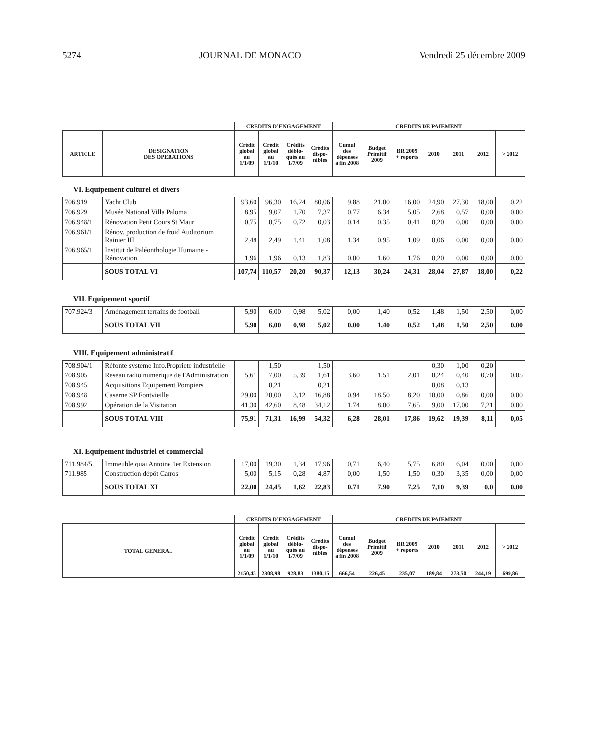5274 JOURNAL DE MONACO Vendredi 25 décembre 2009
| | | CREDITS D’ENGAGEMENT | | | | CREDITS DE PAIEMENT | | | | | | |
| --- | --- | --- | --- | --- | --- | --- | --- | --- | --- | --- | --- | --- |
| ARTICLE | DESIGNATION DES OPERATIONS | Crédit global au 1/1/09 | Crédit global au 1/1/10 | Crédits déblo-qués au 1/7/09 | Crédits dispo-nibles | Cumul des dépenses à fin 2008 | Budget Primitif 2009 | BR 2009 + reports | 2010 | 2011 | 2012 | > 2012 |
VI. Equipement culturel et divers
| 706.919 | Yacht Club | 93,60 | 96,30 | 16,24 | 80,06 | 9,88 | 21,00 | 16,00 | 24,90 | 27,30 | 18,00 | 0,22 |
| 706.929 | Musée National Villa Paloma | 8,95 | 9,07 | 1,70 | 7,37 | 0,77 | 6,34 | 5,05 | 2,68 | 0,57 | 0,00 | 0,00 |
| 706.948/1 | Rénovation Petit Cours St Maur | 0,75 | 0,75 | 0,72 | 0,03 | 0,14 | 0,35 | 0,41 | 0,20 | 0,00 | 0,00 | 0,00 |
| 706.961/1 | Rénov. production de froid Auditorium Rainier III | 2,48 | 2,49 | 1,41 | 1,08 | 1,34 | 0,95 | 1,09 | 0,06 | 0,00 | 0,00 | 0,00 |
| 706.965/1 | Institut de Paléonthologie Humaine - Rénovation | 1,96 | 1,96 | 0,13 | 1,83 | 0,00 | 1,60 | 1,76 | 0,20 | 0,00 | 0,00 | 0,00 |
| | SOUS TOTAL VI | 107,74 | 110,57 | 20,20 | 90,37 | 12,13 | 30,24 | 24,31 | 28,04 | 27,87 | 18,00 | 0,22 |
VII. Equipement sportif
| 707.924/3 | Aménagement terrains de football | 5,90 | 6,00 | 0,98 | 5,02 | 0,00 | 1,40 | 0,52 | 1,48 | 1,50 | 2,50 | 0,00 |
| | SOUS TOTAL VII | 5,90 | 6,00 | 0,98 | 5,02 | 0,00 | 1,40 | 0,52 | 1,48 | 1,50 | 2,50 | 0,00 |
VIII. Equipement administratif
| 708.904/1 | Réfonte systeme Info.Propriete industrielle | | 1,50 | | 1,50 | | | | 0,30 | 1,00 | 0,20 | |
| 708.905 | Réseau radio numérique de l'Administration | 5,61 | 7,00 | 5,39 | 1,61 | 3,60 | 1,51 | 2,01 | 0,24 | 0,40 | 0,70 | 0,05 |
| 708.945 | Acquisitions Equipement Pompiers | | 0,21 | | 0,21 | | | | 0,08 | 0,13 | | |
| 708.948 | Caserne SP Fontvieille | 29,00 | 20,00 | 3,12 | 16,88 | 0,94 | 18,50 | 8,20 | 10,00 | 0,86 | 0,00 | 0,00 |
| 708.992 | Opération de la Visitation | 41,30 | 42,60 | 8,48 | 34,12 | 1,74 | 8,00 | 7,65 | 9,00 | 17,00 | 7,21 | 0,00 |
| | SOUS TOTAL VIII | 75,91 | 71,31 | 16,99 | 54,32 | 6,28 | 28,01 | 17,86 | 19,62 | 19,39 | 8,11 | 0,05 |
XI. Equipement industriel et commercial
| 711.984/5 | Immeuble quai Antoine 1er Extension | 17,00 | 19,30 | 1,34 | 17,96 | 0,71 | 6,40 | 5,75 | 6,80 | 6,04 | 0,00 | 0,00 |
| 711.985 | Construction dépôt Carros | 5,00 | 5,15 | 0,28 | 4,87 | 0,00 | 1,50 | 1,50 | 0,30 | 3,35 | 0,00 | 0,00 |
| | SOUS TOTAL XI | 22,00 | 24,45 | 1,62 | 22,83 | 0,71 | 7,90 | 7,25 | 7,10 | 9,39 | 0,0 | 0,00 |
| | CREDITS D’ENGAGEMENT | | | | CREDITS DE PAIEMENT | | | | | | |
| --- | --- | --- | --- | --- | --- | --- | --- | --- | --- | --- | --- |
| TOTAL GENERAL | Crédit global au 1/1/09 | Crédit global au 1/1/10 | Crédits déblo-qués au 1/7/09 | Crédits dispo-nibles | Cumul des dépenses à fin 2008 | Budget Primitif 2009 | BR 2009 + reports | 2010 | 2011 | 2012 | > 2012 |
| | 2150,45 | 2308,98 | 928,83 | 1380,15 | 666,54 | 226,45 | 235,07 | 189,84 | 273,50 | 244,19 | 699,86 |